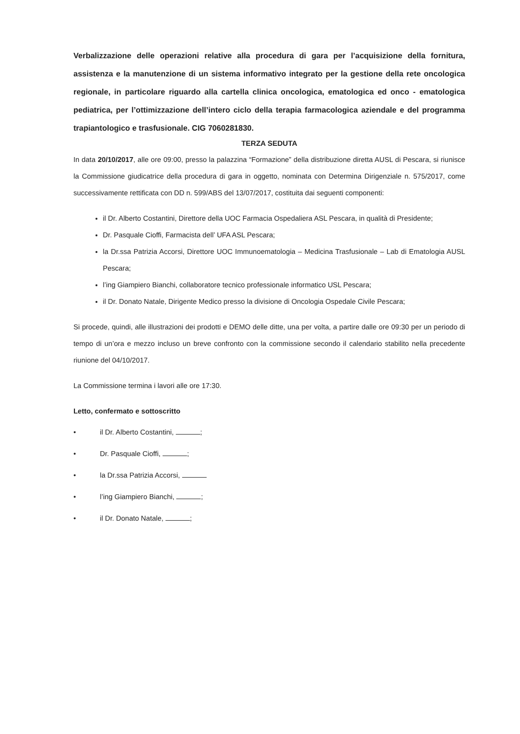Verbalizzazione delle operazioni relative alla procedura di gara per l’acquisizione della fornitura, assistenza e la manutenzione di un sistema informativo integrato per la gestione della rete oncologica regionale, in particolare riguardo alla cartella clinica oncologica, ematologica ed onco - ematologica pediatrica, per l’ottimizzazione dell’intero ciclo della terapia farmacologica aziendale e del programma trapiantologico e trasfusionale. CIG 7060281830.
TERZA SEDUTA
In data 20/10/2017, alle ore 09:00, presso la palazzina “Formazione” della distribuzione diretta AUSL di Pescara, si riunisce la Commissione giudicatrice della procedura di gara in oggetto, nominata con Determina Dirigenziale n. 575/2017, come successivamente rettificata con DD n. 599/ABS del 13/07/2017, costituita dai seguenti componenti:
il Dr. Alberto Costantini, Direttore della UOC Farmacia Ospedaliera ASL Pescara, in qualità di Presidente;
Dr. Pasquale Cioffi, Farmacista dell’ UFA ASL Pescara;
la Dr.ssa Patrizia Accorsi, Direttore UOC Immunoematologia – Medicina Trasfusionale – Lab di Ematologia AUSL Pescara;
l’ing Giampiero Bianchi, collaboratore tecnico professionale informatico USL Pescara;
il Dr. Donato Natale, Dirigente Medico presso la divisione di Oncologia Ospedale Civile Pescara;
Si procede, quindi, alle illustrazioni dei prodotti e DEMO delle ditte, una per volta, a partire dalle ore 09:30 per un periodo di tempo di un’ora e mezzo incluso un breve confronto con la commissione secondo il calendario stabilito nella precedente riunione del 04/10/2017.
La Commissione termina i lavori alle ore 17:30.
Letto, confermato e sottoscritto
• il Dr. Alberto Costantini, ;
• Dr. Pasquale Cioffi, ;
• la Dr.ssa Patrizia Accorsi,
• l’ing Giampiero Bianchi, ;
• il Dr. Donato Natale, ;